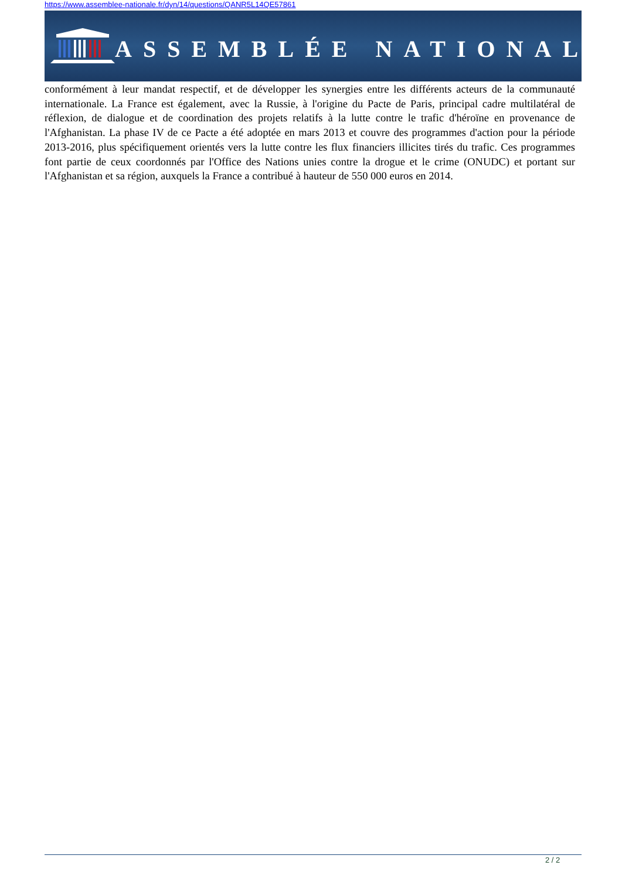https://www.assemblee-nationale.fr/dyn/14/questions/QANR5L14QE57861
ASSEMBLÉE NATIONALE
conformément à leur mandat respectif, et de développer les synergies entre les différents acteurs de la communauté internationale. La France est également, avec la Russie, à l'origine du Pacte de Paris, principal cadre multilatéral de réflexion, de dialogue et de coordination des projets relatifs à la lutte contre le trafic d'héroïne en provenance de l'Afghanistan. La phase IV de ce Pacte a été adoptée en mars 2013 et couvre des programmes d'action pour la période 2013-2016, plus spécifiquement orientés vers la lutte contre les flux financiers illicites tirés du trafic. Ces programmes font partie de ceux coordonnés par l'Office des Nations unies contre la drogue et le crime (ONUDC) et portant sur l'Afghanistan et sa région, auxquels la France a contribué à hauteur de 550 000 euros en 2014.
2 / 2